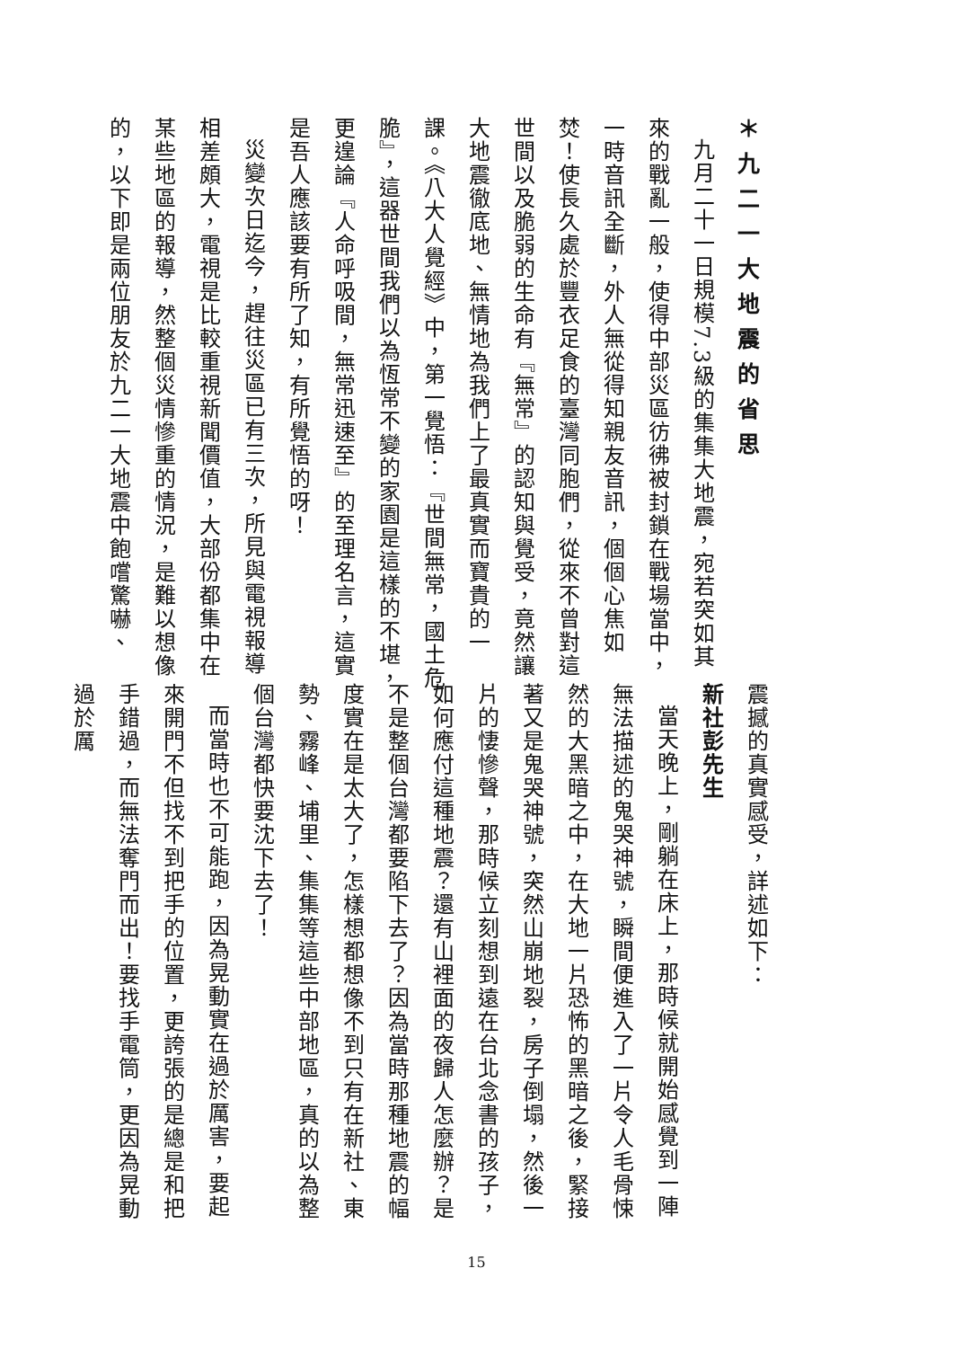＊九二一大地震的省思
九月二十一日規模7.3級的集集大地震，宛若突如其來的戰亂一般，使得中部災區彷彿被封鎖在戰場當中，一時音訊全斷，外人無從得知親友音訊，個個心焦如焚！使長久處於豐衣足食的臺灣同胞們，從來不曾對這世間以及脆弱的生命有『無常』的認知與覺受，竟然讓大地震徹底地、無情地為我們上了最真實而寶貴的一課。《八大人覺經》中，第一覺悟：『世間無常，國土危脆』，這器世間我們以為恆常不變的家園是這樣的不堪，更遑論『人命呼吸間，無常迅速至』的至理名言，這實是吾人應該要有所了知，有所覺悟的呀！
災變次日迄今，趕往災區已有三次，所見與電視報導相差頗大，電視是比較重視新聞價值，大部份都集中在某些地區的報導，然整個災情慘重的情況，是難以想像的，以下即是兩位朋友於九二一大地震中飽嚐驚嚇、
震撼的真實感受，詳述如下：
新社彭先生
當天晚上，剛躺在床上，那時候就開始感覺到一陣無法描述的鬼哭神號，瞬間便進入了一片令人毛骨悚然的大黑暗之中，在大地一片恐怖的黑暗之後，緊接著又是鬼哭神號，突然山崩地裂，房子倒塌，然後一片的悽慘聲，那時候立刻想到遠在台北念書的孩子，如何應付這種地震？還有山裡面的夜歸人怎麼辦？是不是整個台灣都要陷下去了？因為當時那種地震的幅度實在是太大了，怎樣想都想像不到只有在新社、東勢、霧峰、埔里、集集等這些中部地區，真的以為整個台灣都快要沈下去了！
而當時也不可能跑，因為晃動實在過於厲害，要起來開門不但找不到把手的位置，更誇張的是總是和把手錯過，而無法奪門而出！要找手電筒，更因為晃動過於厲
15